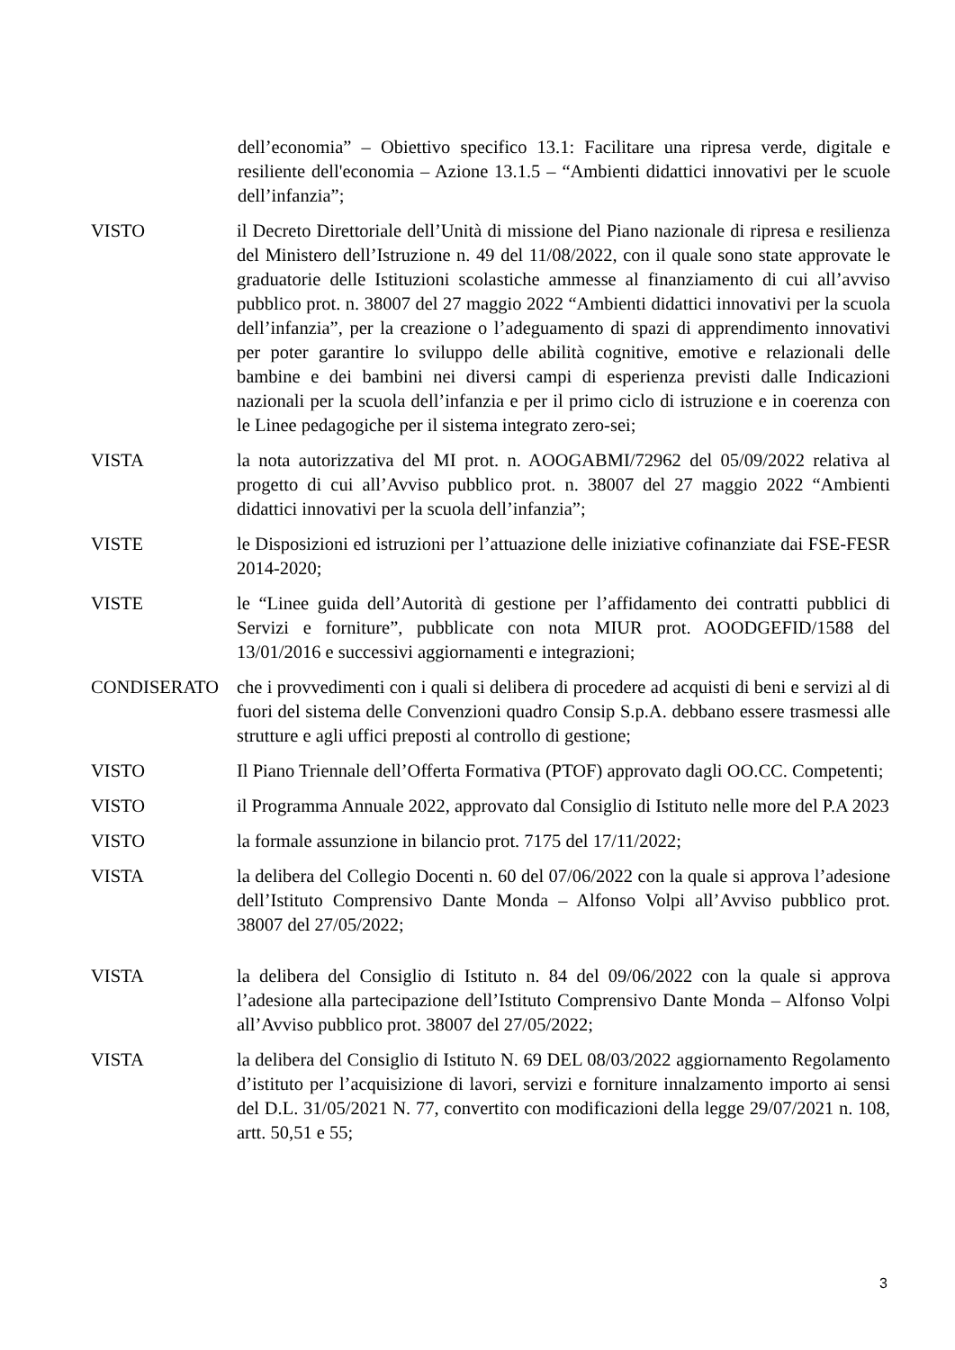dell’economia” – Obiettivo specifico 13.1: Facilitare una ripresa verde, digitale e resiliente dell'economia – Azione 13.1.5 – “Ambienti didattici innovativi per le scuole dell’infanzia”;
VISTO il Decreto Direttoriale dell’Unità di missione del Piano nazionale di ripresa e resilienza del Ministero dell’Istruzione n. 49 del 11/08/2022, con il quale sono state approvate le graduatorie delle Istituzioni scolastiche ammesse al finanziamento di cui all’avviso pubblico prot. n. 38007 del 27 maggio 2022 “Ambienti didattici innovativi per la scuola dell’infanzia”, per la creazione o l’adeguamento di spazi di apprendimento innovativi per poter garantire lo sviluppo delle abilità cognitive, emotive e relazionali delle bambine e dei bambini nei diversi campi di esperienza previsti dalle Indicazioni nazionali per la scuola dell’infanzia e per il primo ciclo di istruzione e in coerenza con le Linee pedagogiche per il sistema integrato zero-sei;
VISTA la nota autorizzativa del MI prot. n. AOOGABMI/72962 del 05/09/2022 relativa al progetto di cui all’Avviso pubblico prot. n. 38007 del 27 maggio 2022 “Ambienti didattici innovativi per la scuola dell’infanzia”;
VISTE le Disposizioni ed istruzioni per l’attuazione delle iniziative cofinanziate dai FSE-FESR 2014-2020;
VISTE le “Linee guida dell’Autorità di gestione per l’affidamento dei contratti pubblici di Servizi e forniture”, pubblicate con nota MIUR prot. AOODGEFID/1588 del 13/01/2016 e successivi aggiornamenti e integrazioni;
CONDISERATO che i provvedimenti con i quali si delibera di procedere ad acquisti di beni e servizi al di fuori del sistema delle Convenzioni quadro Consip S.p.A. debbano essere trasmessi alle strutture e agli uffici preposti al controllo di gestione;
VISTO Il Piano Triennale dell’Offerta Formativa (PTOF) approvato dagli OO.CC. Competenti;
VISTO il Programma Annuale 2022, approvato dal Consiglio di Istituto nelle more del P.A 2023
VISTO la formale assunzione in bilancio prot. 7175 del 17/11/2022;
VISTA la delibera del Collegio Docenti n. 60 del 07/06/2022 con la quale si approva l’adesione dell’Istituto Comprensivo Dante Monda – Alfonso Volpi all’Avviso pubblico prot. 38007 del 27/05/2022;
VISTA la delibera del Consiglio di Istituto n. 84 del 09/06/2022 con la quale si approva l’adesione alla partecipazione dell’Istituto Comprensivo Dante Monda – Alfonso Volpi all’Avviso pubblico prot. 38007 del 27/05/2022;
VISTA la delibera del Consiglio di Istituto N. 69 DEL 08/03/2022 aggiornamento Regolamento d’istituto per l’acquisizione di lavori, servizi e forniture innalzamento importo ai sensi del D.L. 31/05/2021 N. 77, convertito con modificazioni della legge 29/07/2021 n. 108, artt. 50,51 e 55;
3